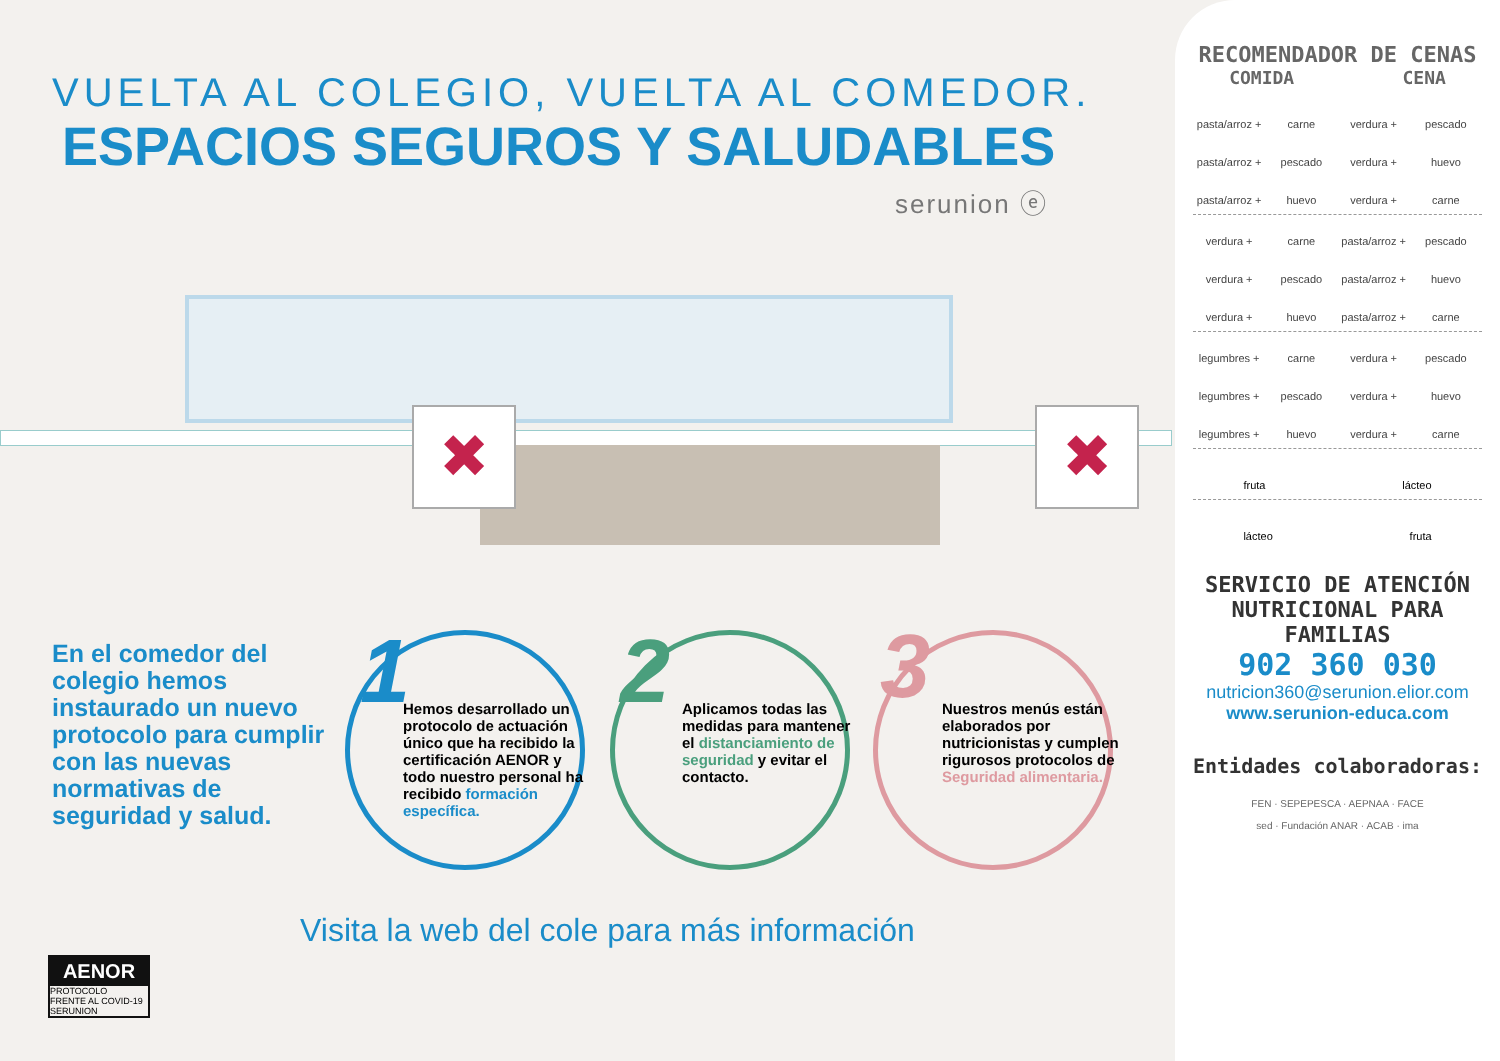VUELTA AL COLEGIO, VUELTA AL COMEDOR.
ESPACIOS SEGUROS Y SALUDABLES
serunion ⓔ
✖ ✖
En el comedor del colegio hemos instaurado un nuevo protocolo para cumplir con las nuevas normativas de seguridad y salud.
1
Hemos desarrollado un protocolo de actuación único que ha recibido la certificación AENOR y todo nuestro personal ha recibido formación específica.
2
Aplicamos todas las medidas para mantener el distanciamiento de seguridad y evitar el contacto.
3
Nuestros menús están elaborados por nutricionistas y cumplen rigurosos protocolos de Seguridad alimentaria.
Visita la web del cole para más información
AENOR
PROTOCOLO
FRENTE AL COVID-19
SERUNION
RECOMENDADOR DE CENAS
COMIDA CENA
pasta/arroz + carne verdura + pescado pasta/arroz + pescado verdura + huevo pasta/arroz + huevo verdura + carne
verdura + carne pasta/arroz + pescado verdura + pescado pasta/arroz + huevo verdura + huevo pasta/arroz + carne
legumbres + carne verdura + pescado legumbres + pescado verdura + huevo legumbres + huevo verdura + carne
fruta lácteo
lácteo fruta
SERVICIO DE ATENCIÓN
NUTRICIONAL PARA FAMILIAS
902 360 030
nutricion360@serunion.elior.com
www.serunion-educa.com
Entidades colaboradoras:
FEN · SEPEPESCA · AEPNAA · FACE
sed · Fundación ANAR · ACAB · ima